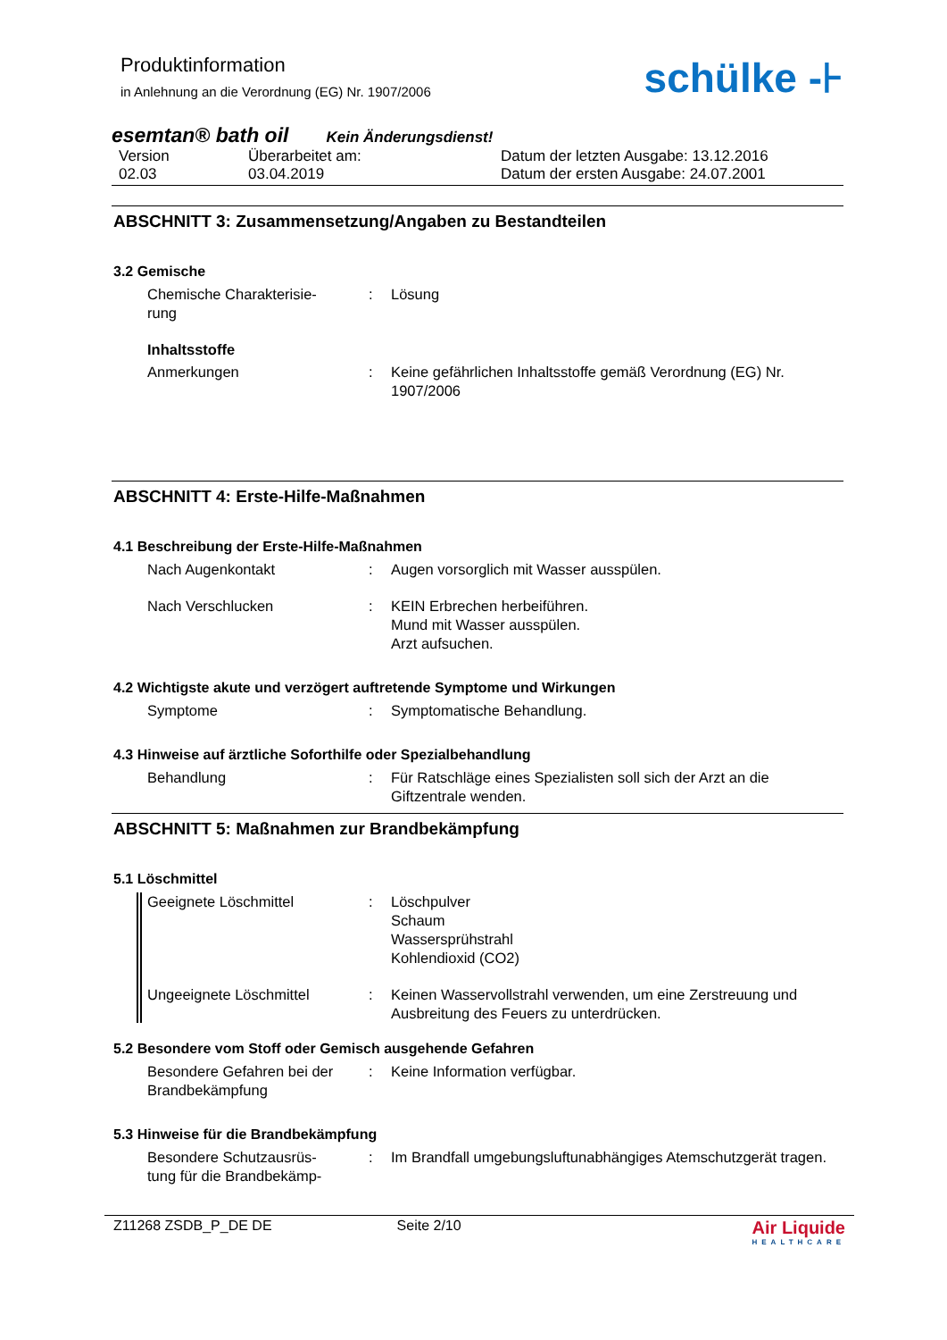Produktinformation
in Anlehnung an die Verordnung (EG) Nr. 1907/2006
schülke -⊦
esemtan® bath oil Kein Änderungsdienst!
Version
02.03
Überarbeitet am:
03.04.2019
Datum der letzten Ausgabe: 13.12.2016
Datum der ersten Ausgabe: 24.07.2001
ABSCHNITT 3: Zusammensetzung/Angaben zu Bestandteilen
3.2 Gemische
Chemische Charakterisie-
rung
:
Lösung
Inhaltsstoffe
Anmerkungen
:
Keine gefährlichen Inhaltsstoffe gemäß Verordnung (EG) Nr. 1907/2006
ABSCHNITT 4: Erste-Hilfe-Maßnahmen
4.1 Beschreibung der Erste-Hilfe-Maßnahmen
Nach Augenkontakt
:
Augen vorsorglich mit Wasser ausspülen.
Nach Verschlucken
:
KEIN Erbrechen herbeiführen.
Mund mit Wasser ausspülen.
Arzt aufsuchen.
4.2 Wichtigste akute und verzögert auftretende Symptome und Wirkungen
Symptome
:
Symptomatische Behandlung.
4.3 Hinweise auf ärztliche Soforthilfe oder Spezialbehandlung
Behandlung
:
Für Ratschläge eines Spezialisten soll sich der Arzt an die Giftzentrale wenden.
ABSCHNITT 5: Maßnahmen zur Brandbekämpfung
5.1 Löschmittel
Geeignete Löschmittel
:
Löschpulver
Schaum
Wassersprühstrahl
Kohlendioxid (CO2)
Ungeeignete Löschmittel
:
Keinen Wasservollstrahl verwenden, um eine Zerstreuung und Ausbreitung des Feuers zu unterdrücken.
5.2 Besondere vom Stoff oder Gemisch ausgehende Gefahren
Besondere Gefahren bei der Brandbekämpfung
:
Keine Information verfügbar.
5.3 Hinweise für die Brandbekämpfung
Besondere Schutzausrüs-
tung für die Brandbekämp-
:
Im Brandfall umgebungsluftunabhängiges Atemschutzgerät tragen.
Z11268 ZSDB_P_DE DE Seite 2/10
Air Liquide
HEALTHCARE